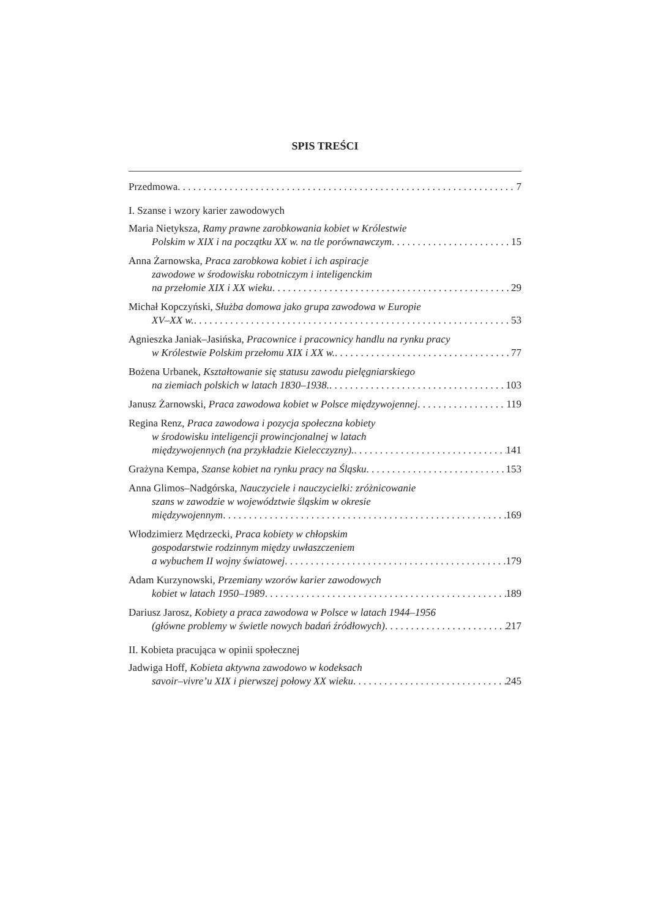SPIS TREŚCI
Przedmowa 7
I. Szanse i wzory karier zawodowych
Maria Nietyksza, Ramy prawne zarobkowania kobiet w Królestwie
Polskim w XIX i na początku XX w. na tle porównawczym 15
Anna Żarnowska, Praca zarobkowa kobiet i ich aspiracje
zawodowe w środowisku robotniczym i inteligenckim
na przełomie XIX i XX wieku 29
Michał Kopczyński, Służba domowa jako grupa zawodowa w Europie
XV–XX w. 53
Agnieszka Janiak–Jasińska, Pracownice i pracownicy handlu na rynku pracy
w Królestwie Polskim przełomu XIX i XX w. 77
Bożena Urbanek, Kształtowanie się statusu zawodu pielęgniarskiego
na ziemiach polskich w latach 1830–1938. 103
Janusz Żarnowski, Praca zawodowa kobiet w Polsce międzywojennej 119
Regina Renz, Praca zawodowa i pozycja społeczna kobiety
w środowisku inteligencji prowincjonalnej w latach
międzywojennych (na przykładzie Kielecczyzny). 141
Grażyna Kempa, Szanse kobiet na rynku pracy na Śląsku 153
Anna Glimos–Nadgórska, Nauczyciele i nauczycielki: zróżnicowanie
szans w zawodzie w województwie śląskim w okresie
międzywojennym 169
Włodzimierz Mędrzecki, Praca kobiety w chłopskim
gospodarstwie rodzinnym między uwłaszczeniem
a wybuchem II wojny światowej 179
Adam Kurzynowski, Przemiany wzorów karier zawodowych
kobiet w latach 1950–1989 189
Dariusz Jarosz, Kobiety a praca zawodowa w Polsce w latach 1944–1956
(główne problemy w świetle nowych badań źródłowych) 217
II. Kobieta pracująca w opinii społecznej
Jadwiga Hoff, Kobieta aktywna zawodowo w kodeksach
savoir–vivre’u XIX i pierwszej połowy XX wieku 245